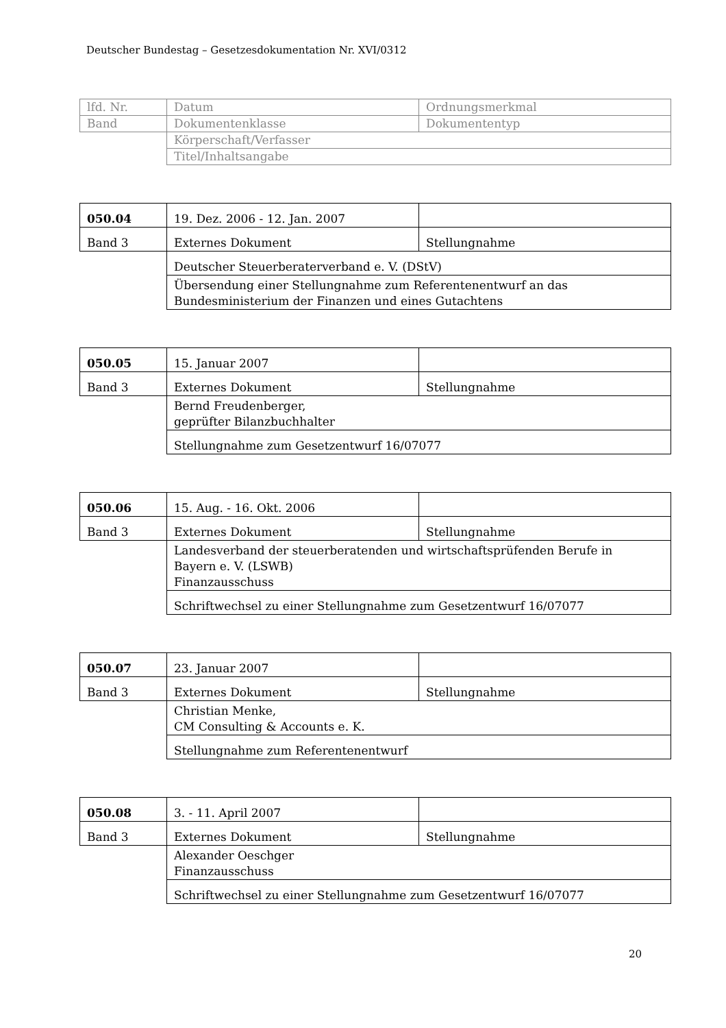Deutscher Bundestag – Gesetzesdokumentation Nr. XVI/0312
| lfd. Nr. | Datum | Ordnungsmerkmal |
| Band | Dokumentenklasse | Dokumententyp |
| | Körperschaft/Verfasser | |
| | Titel/Inhaltsangabe | |
| 050.04 | 19. Dez. 2006 - 12. Jan. 2007 | |
| Band 3 | Externes Dokument | Stellungnahme |
| | Deutscher Steuerberaterverband e. V. (DStV) | |
| | Übersendung einer Stellungnahme zum Referentenentwurf an das Bundesministerium der Finanzen und eines Gutachtens | |
| 050.05 | 15. Januar 2007 | |
| Band 3 | Externes Dokument | Stellungnahme |
| | Bernd Freudenberger, geprüfter Bilanzbuchhalter | |
| | Stellungnahme zum Gesetzentwurf 16/07077 | |
| 050.06 | 15. Aug. - 16. Okt. 2006 | |
| Band 3 | Externes Dokument | Stellungnahme |
| | Landesverband der steuerberatenden und wirtschaftsprüfenden Berufe in Bayern e. V. (LSWB) Finanzausschuss | |
| | Schriftwechsel zu einer Stellungnahme zum Gesetzentwurf 16/07077 | |
| 050.07 | 23. Januar 2007 | |
| Band 3 | Externes Dokument | Stellungnahme |
| | Christian Menke, CM Consulting & Accounts e. K. | |
| | Stellungnahme zum Referentenentwurf | |
| 050.08 | 3. - 11. April 2007 | |
| Band 3 | Externes Dokument | Stellungnahme |
| | Alexander Oeschger Finanzausschuss | |
| | Schriftwechsel zu einer Stellungnahme zum Gesetzentwurf 16/07077 | |
20